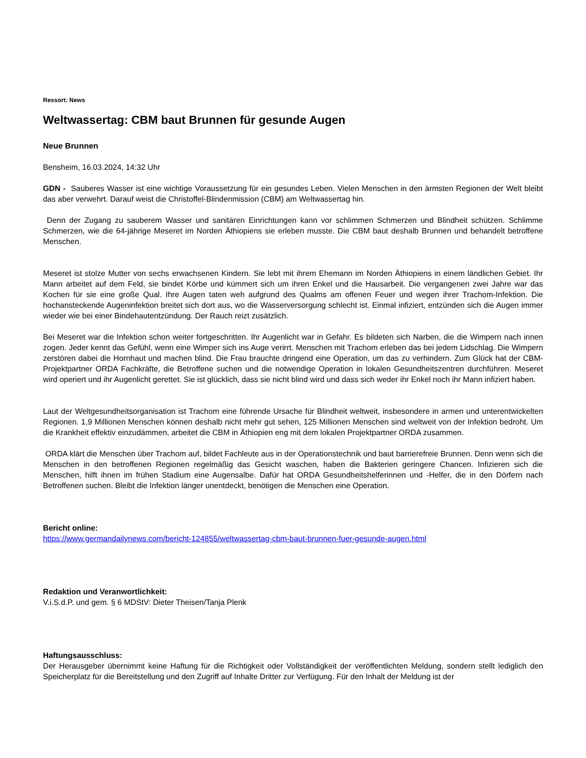Ressort: News
Weltwassertag: CBM baut Brunnen für gesunde Augen
Neue Brunnen
Bensheim, 16.03.2024, 14:32 Uhr
GDN - Sauberes Wasser ist eine wichtige Voraussetzung für ein gesundes Leben. Vielen Menschen in den ärmsten Regionen der Welt bleibt das aber verwehrt. Darauf weist die Christoffel-Blindenmission (CBM) am Weltwassertag hin.
Denn der Zugang zu sauberem Wasser und sanitären Einrichtungen kann vor schlimmen Schmerzen und Blindheit schützen. Schlimme Schmerzen, wie die 64-jährige Meseret im Norden Äthiopiens sie erleben musste. Die CBM baut deshalb Brunnen und behandelt betroffene Menschen.
Meseret ist stolze Mutter von sechs erwachsenen Kindern. Sie lebt mit ihrem Ehemann im Norden Äthiopiens in einem ländlichen Gebiet. Ihr Mann arbeitet auf dem Feld, sie bindet Körbe und kümmert sich um ihren Enkel und die Hausarbeit. Die vergangenen zwei Jahre war das Kochen für sie eine große Qual. Ihre Augen taten weh aufgrund des Qualms am offenen Feuer und wegen ihrer Trachom-Infektion. Die hochansteckende Augeninfektion breitet sich dort aus, wo die Wasserversorgung schlecht ist. Einmal infiziert, entzünden sich die Augen immer wieder wie bei einer Bindehautentzündung. Der Rauch reizt zusätzlich.
Bei Meseret war die Infektion schon weiter fortgeschritten. Ihr Augenlicht war in Gefahr. Es bildeten sich Narben, die die Wimpern nach innen zogen. Jeder kennt das Gefühl, wenn eine Wimper sich ins Auge verirrt. Menschen mit Trachom erleben das bei jedem Lidschlag. Die Wimpern zerstören dabei die Hornhaut und machen blind. Die Frau brauchte dringend eine Operation, um das zu verhindern. Zum Glück hat der CBM-Projektpartner ORDA Fachkräfte, die Betroffene suchen und die notwendige Operation in lokalen Gesundheitszentren durchführen. Meseret wird operiert und ihr Augenlicht gerettet. Sie ist glücklich, dass sie nicht blind wird und dass sich weder ihr Enkel noch ihr Mann infiziert haben.
Laut der Weltgesundheitsorganisation ist Trachom eine führende Ursache für Blindheit weltweit, insbesondere in armen und unterentwickelten Regionen. 1,9 Millionen Menschen können deshalb nicht mehr gut sehen, 125 Millionen Menschen sind weltweit von der Infektion bedroht. Um die Krankheit effektiv einzudämmen, arbeitet die CBM in Äthiopien eng mit dem lokalen Projektpartner ORDA zusammen.
ORDA klärt die Menschen über Trachom auf, bildet Fachleute aus in der Operationstechnik und baut barrierefreie Brunnen. Denn wenn sich die Menschen in den betroffenen Regionen regelmäßig das Gesicht waschen, haben die Bakterien geringere Chancen. Infizieren sich die Menschen, hilft ihnen im frühen Stadium eine Augensalbe. Dafür hat ORDA Gesundheitshelferinnen und -Helfer, die in den Dörfern nach Betroffenen suchen. Bleibt die Infektion länger unentdeckt, benötigen die Menschen eine Operation.
Bericht online:
https://www.germandailynews.com/bericht-124855/weltwassertag-cbm-baut-brunnen-fuer-gesunde-augen.html
Redaktion und Veranwortlichkeit:
V.i.S.d.P. und gem. § 6 MDStV: Dieter Theisen/Tanja Plenk
Haftungsausschluss:
Der Herausgeber übernimmt keine Haftung für die Richtigkeit oder Vollständigkeit der veröffentlichten Meldung, sondern stellt lediglich den Speicherplatz für die Bereitstellung und den Zugriff auf Inhalte Dritter zur Verfügung. Für den Inhalt der Meldung ist der